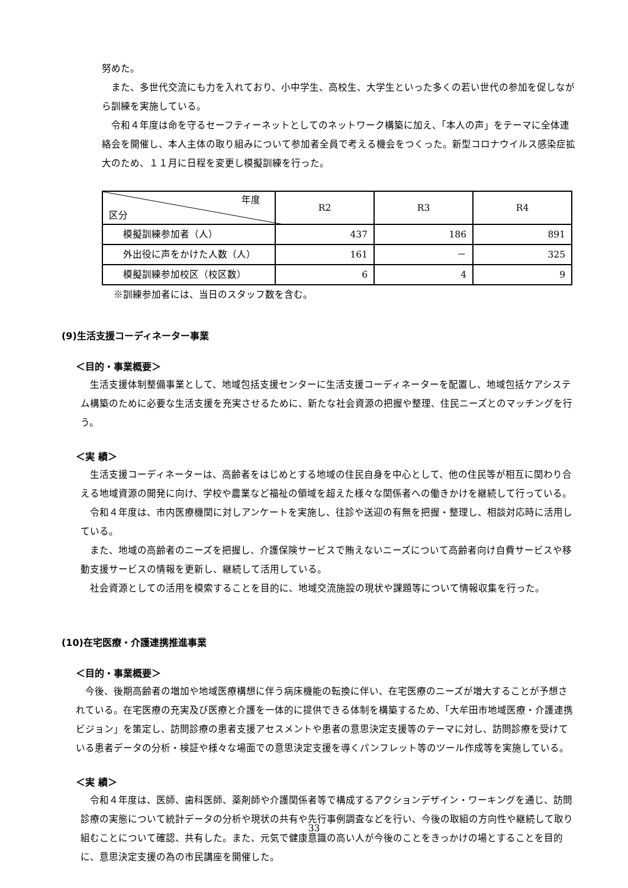努めた。
また、多世代交流にも力を入れており、小中学生、高校生、大学生といった多くの若い世代の参加を促しながら訓練を実施している。
令和４年度は命を守るセーフティーネットとしてのネットワーク構築に加え、「本人の声」をテーマに全体連絡会を開催し、本人主体の取り組みについて参加者全員で考える機会をつくった。新型コロナウイルス感染症拡大のため、１１月に日程を変更し模擬訓練を行った。
| 年度 区分 | R2 | R3 | R4 |
| --- | --- | --- | --- |
| 模擬訓練参加者（人） | 437 | 186 | 891 |
| 外出役に声をかけた人数（人） | 161 | － | 325 |
| 模擬訓練参加校区（校区数） | 6 | 4 | 9 |
※訓練参加者には、当日のスタッフ数を含む。
(9)生活支援コーディネーター事業
＜目的・事業概要＞
生活支援体制整備事業として、地域包括支援センターに生活支援コーディネーターを配置し、地域包括ケアシステム構築のために必要な生活支援を充実させるために、新たな社会資源の把握や整理、住民ニーズとのマッチングを行う。
＜実 績＞
生活支援コーディネーターは、高齢者をはじめとする地域の住民自身を中心として、他の住民等が相互に関わり合える地域資源の開発に向け、学校や農業など福祉の領域を超えた様々な関係者への働きかけを継続して行っている。
令和４年度は、市内医療機関に対しアンケートを実施し、往診や送迎の有無を把握・整理し、相談対応時に活用している。
また、地域の高齢者のニーズを把握し、介護保険サービスで賄えないニーズについて高齢者向け自費サービスや移動支援サービスの情報を更新し、継続して活用している。
社会資源としての活用を模索することを目的に、地域交流施設の現状や課題等について情報収集を行った。
(10)在宅医療・介護連携推進事業
＜目的・事業概要＞
今後、後期高齢者の増加や地域医療構想に伴う病床機能の転換に伴い、在宅医療のニーズが増大することが予想されている。在宅医療の充実及び医療と介護を一体的に提供できる体制を構築するため、「大牟田市地域医療・介護連携ビジョン」を策定し、訪問診療の患者支援アセスメントや患者の意思決定支援等のテーマに対し、訪問診療を受けている患者データの分析・検証や様々な場面での意思決定支援を導くパンフレット等のツール作成等を実施している。
＜実 績＞
令和４年度は、医師、歯科医師、薬剤師や介護関係者等で構成するアクションデザイン・ワーキングを通じ、訪問診療の実態について統計データの分析や現状の共有や先行事例調査などを行い、今後の取組の方向性や継続して取り組むことについて確認、共有した。また、元気で健康意識の高い人が今後のことをきっかけの場とすることを目的に、意思決定支援の為の市民講座を開催した。
33